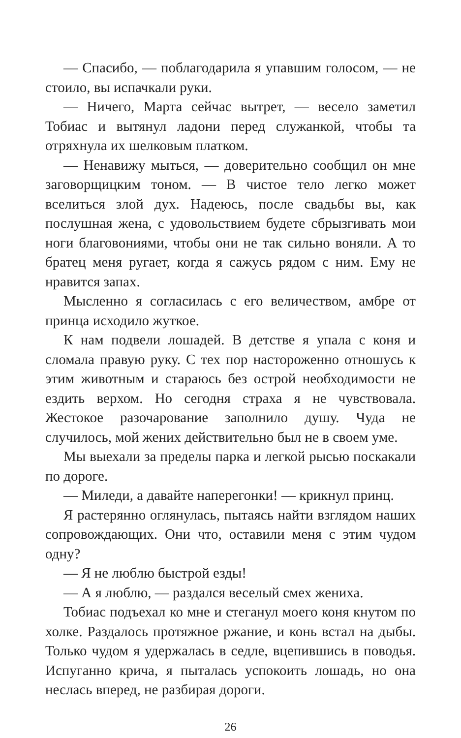— Спасибо, — поблагодарила я упавшим голосом, — не стоило, вы испачкали руки.
— Ничего, Марта сейчас вытрет, — весело заметил Тобиас и вытянул ладони перед служанкой, чтобы та отряхнула их шелковым платком.
— Ненавижу мыться, — доверительно сообщил он мне заговорщицким тоном. — В чистое тело легко может вселиться злой дух. Надеюсь, после свадьбы вы, как послушная жена, с удовольствием будете сбрызгивать мои ноги благовониями, чтобы они не так сильно воняли. А то братец меня ругает, когда я сажусь рядом с ним. Ему не нравится запах.
Мысленно я согласилась с его величеством, амбре от принца исходило жуткое.
К нам подвели лошадей. В детстве я упала с коня и сломала правую руку. С тех пор настороженно отношусь к этим животным и стараюсь без острой необходимости не ездить верхом. Но сегодня страха я не чувствовала. Жестокое разочарование заполнило душу. Чуда не случилось, мой жених действительно был не в своем уме.
Мы выехали за пределы парка и легкой рысью поскакали по дороге.
— Миледи, а давайте наперегонки! — крикнул принц.
Я растерянно оглянулась, пытаясь найти взглядом наших сопровождающих. Они что, оставили меня с этим чудом одну?
— Я не люблю быстрой езды!
— А я люблю, — раздался веселый смех жениха.
Тобиас подъехал ко мне и стеганул моего коня кнутом по холке. Раздалось протяжное ржание, и конь встал на дыбы. Только чудом я удержалась в седле, вцепившись в поводья. Испуганно крича, я пыталась успокоить лошадь, но она неслась вперед, не разбирая дороги.
26